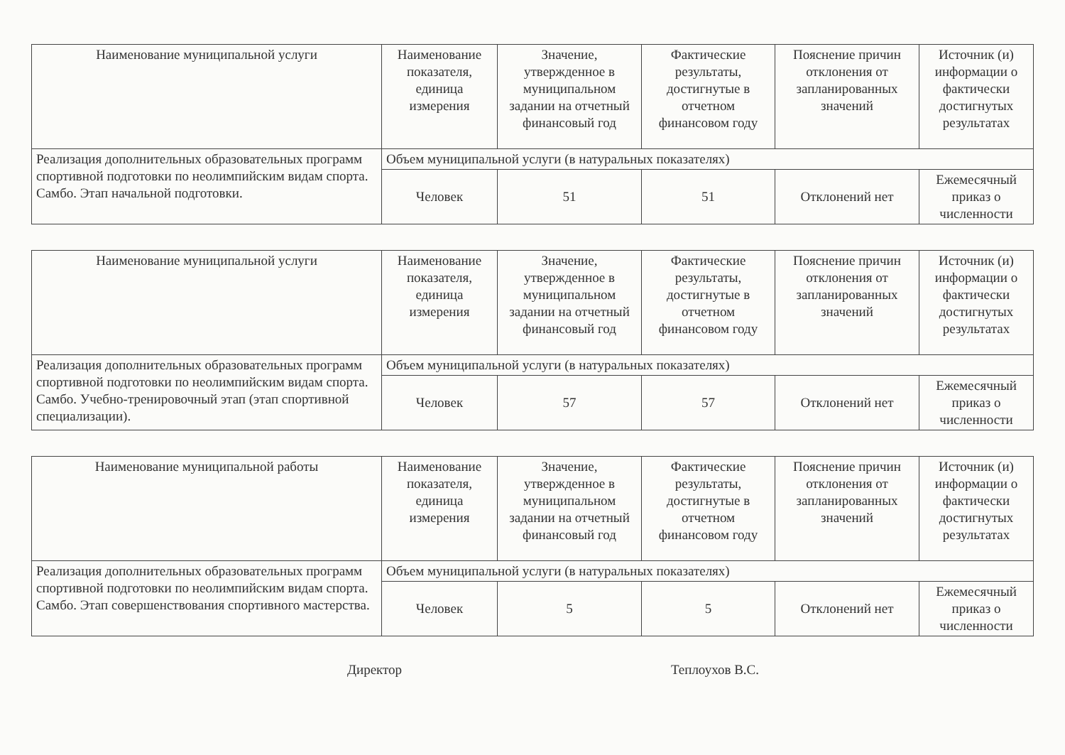| Наименование муниципальной услуги | Наименование показателя, единица измерения | Значение, утвержденное в муниципальном задании на отчетный финансовый год | Фактические результаты, достигнутые в отчетном финансовом году | Пояснение причин отклонения от запланированных значений | Источник (и) информации о фактически достигнутых результатах |
| --- | --- | --- | --- | --- | --- |
| Реализация дополнительных образовательных программ спортивной подготовки по неолимпийским видам спорта. Самбо. Этап начальной подготовки. | Объем муниципальной услуги (в натуральных показателях) | | | | |
| | Человек | 51 | 51 | Отклонений нет | Ежемесячный приказ о численности |
| Наименование муниципальной услуги | Наименование показателя, единица измерения | Значение, утвержденное в муниципальном задании на отчетный финансовый год | Фактические результаты, достигнутые в отчетном финансовом году | Пояснение причин отклонения от запланированных значений | Источник (и) информации о фактически достигнутых результатах |
| --- | --- | --- | --- | --- | --- |
| Реализация дополнительных образовательных программ спортивной подготовки по неолимпийским видам спорта. Самбо. Учебно-тренировочный этап (этап спортивной специализации). | Объем муниципальной услуги (в натуральных показателях) | | | | |
| | Человек | 57 | 57 | Отклонений нет | Ежемесячный приказ о численности |
| Наименование муниципальной работы | Наименование показателя, единица измерения | Значение, утвержденное в муниципальном задании на отчетный финансовый год | Фактические результаты, достигнутые в отчетном финансовом году | Пояснение причин отклонения от запланированных значений | Источник (и) информации о фактически достигнутых результатах |
| --- | --- | --- | --- | --- | --- |
| Реализация дополнительных образовательных программ спортивной подготовки по неолимпийским видам спорта. Самбо. Этап совершенствования спортивного мастерства. | Объем муниципальной услуги (в натуральных показателях) | | | | |
| | Человек | 5 | 5 | Отклонений нет | Ежемесячный приказ о численности |
Директор Теплоухов В.С.